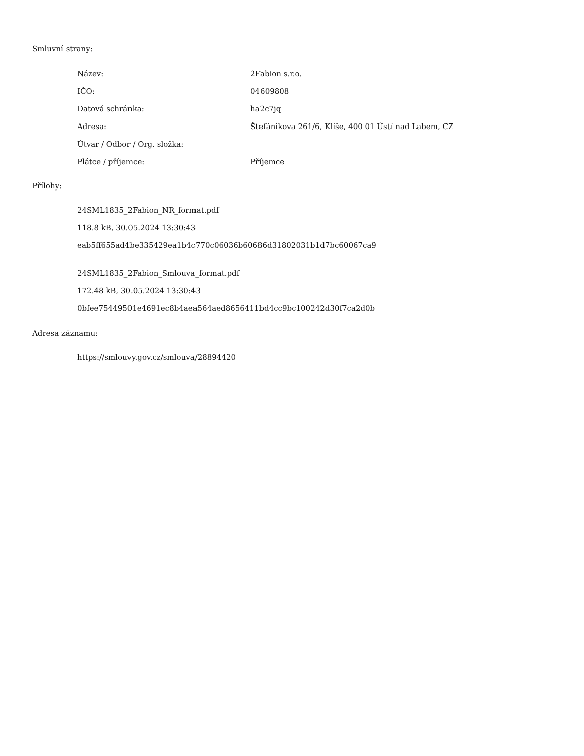Smluvní strany:
| Název: | 2Fabion s.r.o. |
| IČO: | 04609808 |
| Datová schránka: | ha2c7jq |
| Adresa: | Štefánikova 261/6, Klíše, 400 01 Ústí nad Labem, CZ |
| Útvar / Odbor / Org. složka: | |
| Plátce / příjemce: | Příjemce |
Přílohy:
24SML1835_2Fabion_NR_format.pdf
118.8 kB, 30.05.2024 13:30:43
eab5ff655ad4be335429ea1b4c770c06036b60686d31802031b1d7bc60067ca9
24SML1835_2Fabion_Smlouva_format.pdf
172.48 kB, 30.05.2024 13:30:43
0bfee75449501e4691ec8b4aea564aed8656411bd4cc9bc100242d30f7ca2d0b
Adresa záznamu:
https://smlouvy.gov.cz/smlouva/28894420